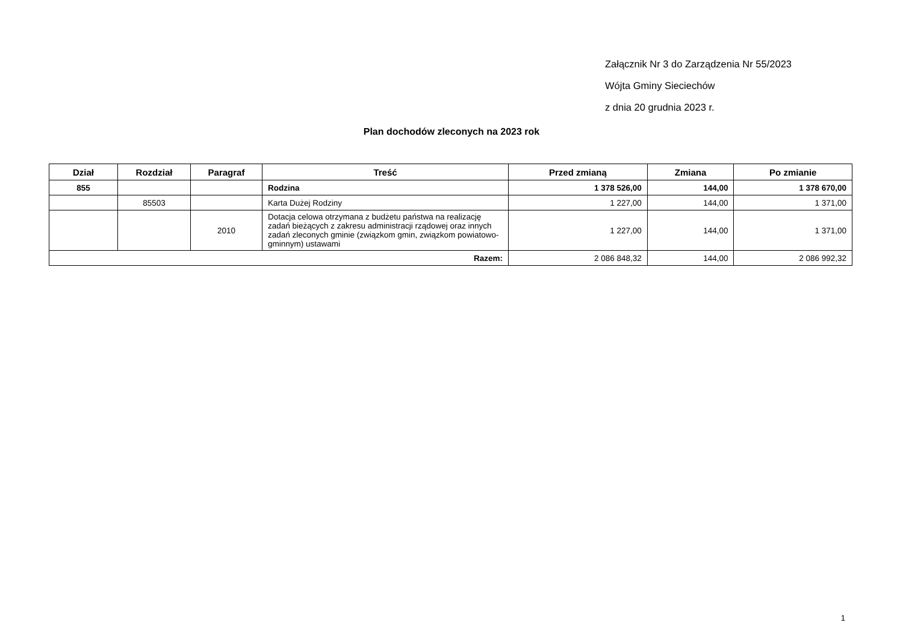Załącznik Nr 3 do Zarządzenia Nr 55/2023
Wójta Gminy Sieciechów
z dnia 20 grudnia 2023 r.
Plan dochodów zleconych na 2023 rok
| Dział | Rozdział | Paragraf | Treść | Przed zmianą | Zmiana | Po zmianie |
| --- | --- | --- | --- | --- | --- | --- |
| 855 | | | Rodzina | 1 378 526,00 | 144,00 | 1 378 670,00 |
| | 85503 | | Karta Dużej Rodziny | 1 227,00 | 144,00 | 1 371,00 |
| | | 2010 | Dotacja celowa otrzymana z budżetu państwa na realizację zadań bieżących z zakresu administracji rządowej oraz innych zadań zleconych gminie (związkom gmin, związkom powiatowo-gminnym) ustawami | 1 227,00 | 144,00 | 1 371,00 |
| Razem: | | | | 2 086 848,32 | 144,00 | 2 086 992,32 |
1